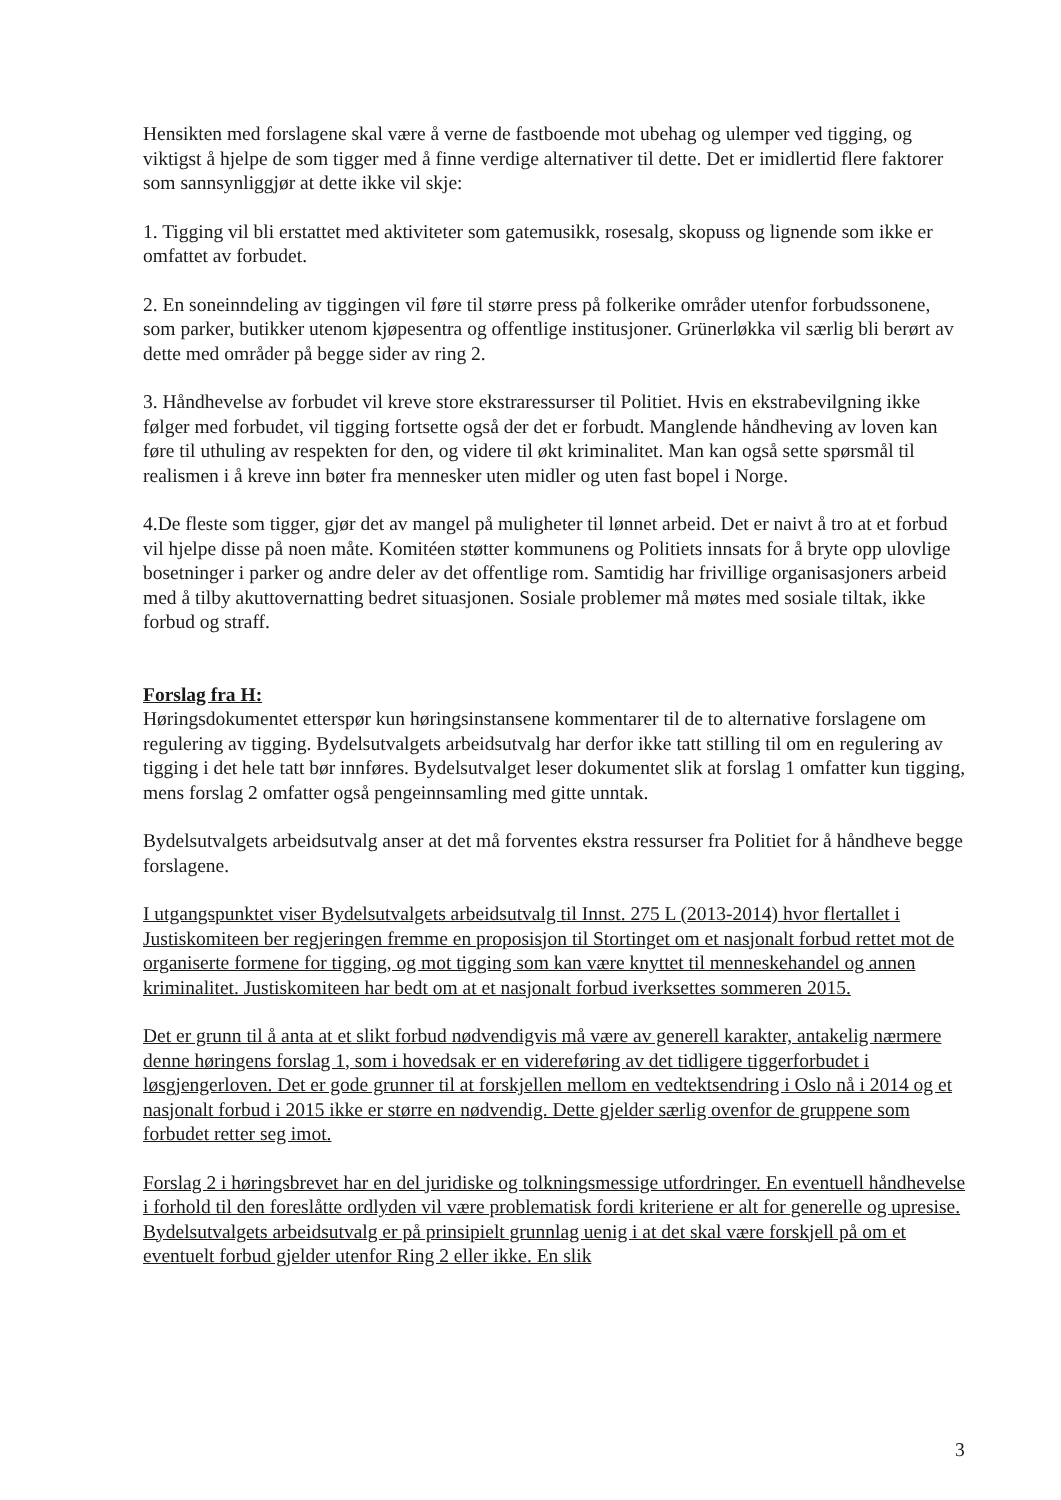Hensikten med forslagene skal være å verne de fastboende mot ubehag og ulemper ved tigging, og viktigst å hjelpe de som tigger med å finne verdige alternativer til dette. Det er imidlertid flere faktorer som sannsynliggjør at dette ikke vil skje:
1. Tigging vil bli erstattet med aktiviteter som gatemusikk, rosesalg, skopuss og lignende som ikke er omfattet av forbudet.
2. En soneinndeling av tiggingen vil føre til større press på folkerike områder utenfor forbudssonene, som parker, butikker utenom kjøpesentra og offentlige institusjoner. Grünerløkka vil særlig bli berørt av dette med områder på begge sider av ring 2.
3. Håndhevelse av forbudet vil kreve store ekstraressurser til Politiet. Hvis en ekstrabevilgning ikke følger med forbudet, vil tigging fortsette også der det er forbudt. Manglende håndheving av loven kan føre til uthuling av respekten for den, og videre til økt kriminalitet. Man kan også sette spørsmål til realismen i å kreve inn bøter fra mennesker uten midler og uten fast bopel i Norge.
4.De fleste som tigger, gjør det av mangel på muligheter til lønnet arbeid. Det er naivt å tro at et forbud vil hjelpe disse på noen måte. Komitéen støtter kommunens og Politiets innsats for å bryte opp ulovlige bosetninger i parker og andre deler av det offentlige rom. Samtidig har frivillige organisasjoners arbeid med å tilby akuttovernatting bedret situasjonen. Sosiale problemer må møtes med sosiale tiltak, ikke forbud og straff.
Forslag fra H:
Høringsdokumentet etterspør kun høringsinstansene kommentarer til de to alternative forslagene om regulering av tigging. Bydelsutvalgets arbeidsutvalg har derfor ikke tatt stilling til om en regulering av tigging i det hele tatt bør innføres. Bydelsutvalget leser dokumentet slik at forslag 1 omfatter kun tigging, mens forslag 2 omfatter også pengeinnsamling med gitte unntak.
Bydelsutvalgets arbeidsutvalg anser at det må forventes ekstra ressurser fra Politiet for å håndheve begge forslagene.
I utgangspunktet viser Bydelsutvalgets arbeidsutvalg til Innst. 275 L (2013-2014) hvor flertallet i Justiskomiteen ber regjeringen fremme en proposisjon til Stortinget om et nasjonalt forbud rettet mot de organiserte formene for tigging, og mot tigging som kan være knyttet til menneskehandel og annen kriminalitet. Justiskomiteen har bedt om at et nasjonalt forbud iverksettes sommeren 2015.
Det er grunn til å anta at et slikt forbud nødvendigvis må være av generell karakter, antakelig nærmere denne høringens forslag 1, som i hovedsak er en videreføring av det tidligere tiggerforbudet i løsgjengerloven. Det er gode grunner til at forskjellen mellom en vedtektsendring i Oslo nå i 2014 og et nasjonalt forbud i 2015 ikke er større en nødvendig. Dette gjelder særlig ovenfor de gruppene som forbudet retter seg imot.
Forslag 2 i høringsbrevet har en del juridiske og tolkningsmessige utfordringer. En eventuell håndhevelse i forhold til den foreslåtte ordlyden vil være problematisk fordi kriteriene er alt for generelle og upresise. Bydelsutvalgets arbeidsutvalg er på prinsipielt grunnlag uenig i at det skal være forskjell på om et eventuelt forbud gjelder utenfor Ring 2 eller ikke. En slik
3